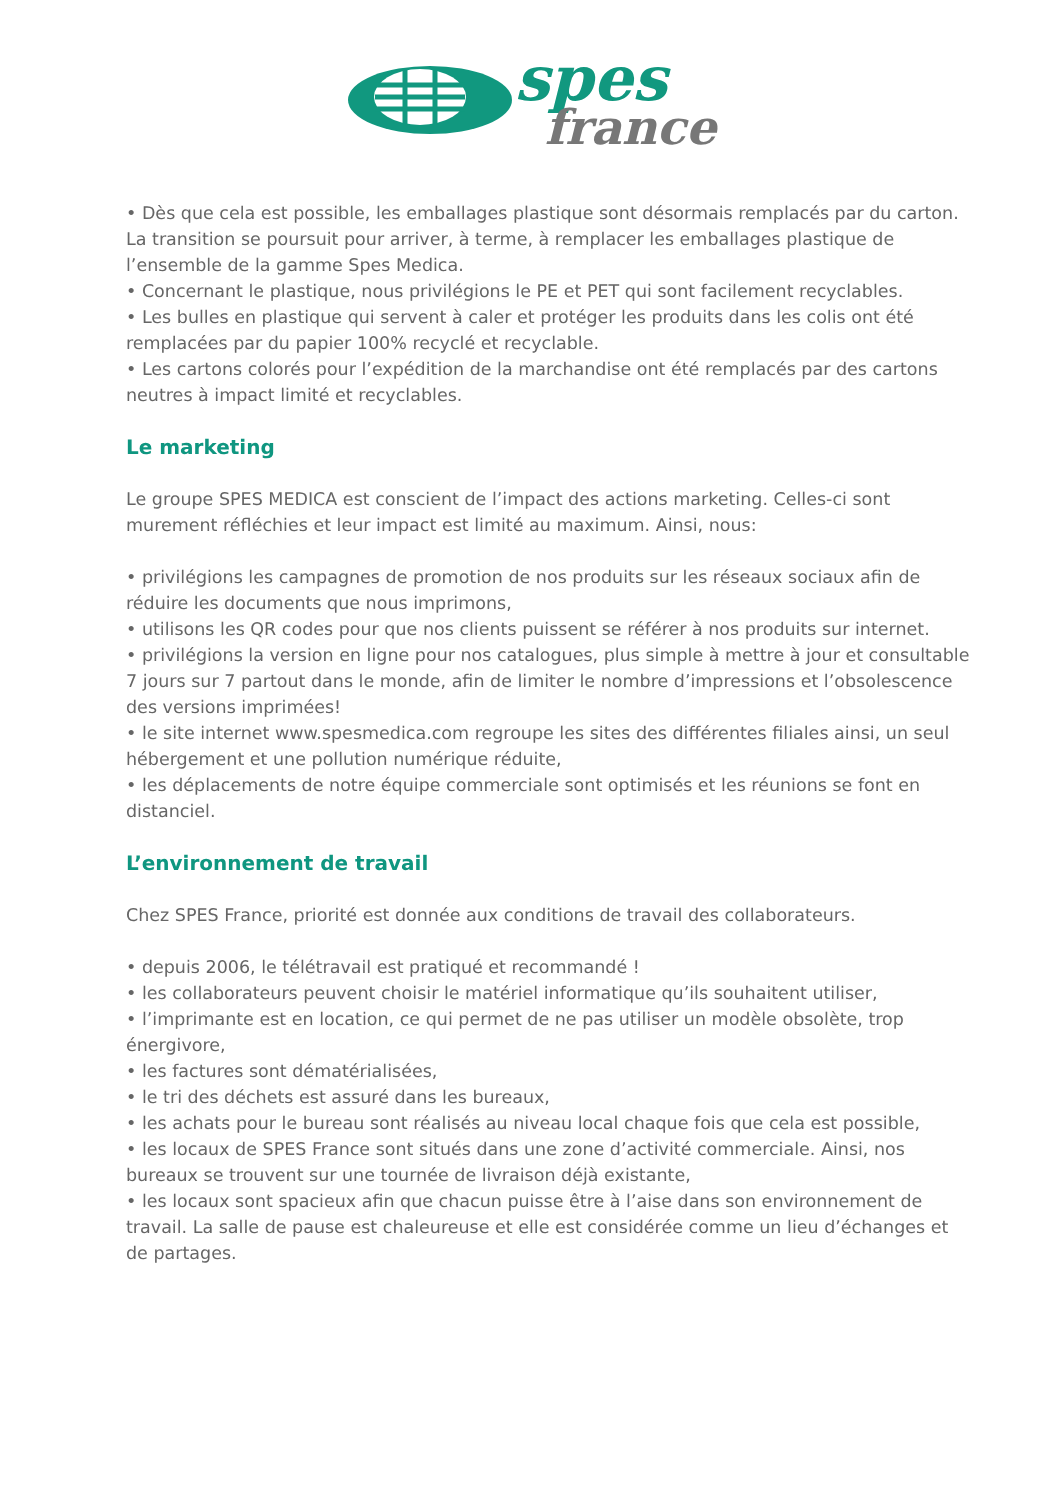spes
france
• Dès que cela est possible, les emballages plastique sont désormais remplacés par du carton. La transition se poursuit pour arriver, à terme, à remplacer les emballages plastique de l’ensemble de la gamme Spes Medica.
• Concernant le plastique, nous privilégions le PE et PET qui sont facilement recyclables.
• Les bulles en plastique qui servent à caler et protéger les produits dans les colis ont été remplacées par du papier 100% recyclé et recyclable.
• Les cartons colorés pour l’expédition de la marchandise ont été remplacés par des cartons neutres à impact limité et recyclables.
Le marketing
Le groupe SPES MEDICA est conscient de l’impact des actions marketing. Celles-ci sont murement réfléchies et leur impact est limité au maximum. Ainsi, nous:
• privilégions les campagnes de promotion de nos produits sur les réseaux sociaux afin de réduire les documents que nous imprimons,
• utilisons les QR codes pour que nos clients puissent se référer à nos produits sur internet.
• privilégions la version en ligne pour nos catalogues, plus simple à mettre à jour et consultable 7 jours sur 7 partout dans le monde, afin de limiter le nombre d’impressions et l’obsolescence des versions imprimées!
• le site internet www.spesmedica.com regroupe les sites des différentes filiales ainsi, un seul hébergement et une pollution numérique réduite,
• les déplacements de notre équipe commerciale sont optimisés et les réunions se font en distanciel.
L’environnement de travail
Chez SPES France, priorité est donnée aux conditions de travail des collaborateurs.
• depuis 2006, le télétravail est pratiqué et recommandé !
• les collaborateurs peuvent choisir le matériel informatique qu’ils souhaitent utiliser,
• l’imprimante est en location, ce qui permet de ne pas utiliser un modèle obsolète, trop énergivore,
• les factures sont dématérialisées,
• le tri des déchets est assuré dans les bureaux,
• les achats pour le bureau sont réalisés au niveau local chaque fois que cela est possible,
• les locaux de SPES France sont situés dans une zone d’activité commerciale. Ainsi, nos bureaux se trouvent sur une tournée de livraison déjà existante,
• les locaux sont spacieux afin que chacun puisse être à l’aise dans son environnement de travail. La salle de pause est chaleureuse et elle est considérée comme un lieu d’échanges et de partages.